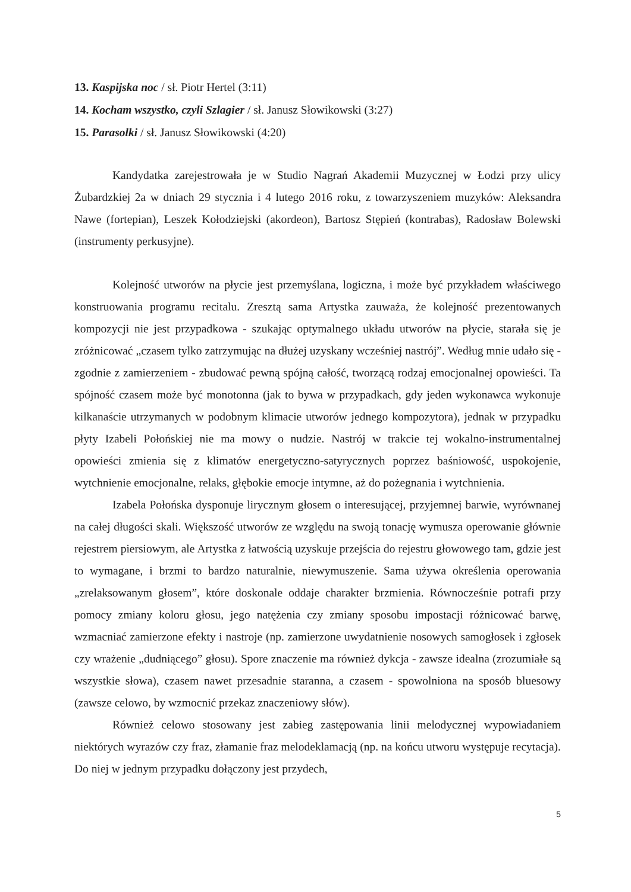13. Kaspijska noc / sł. Piotr Hertel (3:11)
14. Kocham wszystko, czyli Szlagier / sł. Janusz Słowikowski (3:27)
15. Parasolki / sł. Janusz Słowikowski (4:20)
Kandydatka zarejestrowała je w Studio Nagrań Akademii Muzycznej w Łodzi przy ulicy Żubardzkiej 2a w dniach 29 stycznia i 4 lutego 2016 roku, z towarzyszeniem muzyków: Aleksandra Nawe (fortepian), Leszek Kołodziejski (akordeon), Bartosz Stępień (kontrabas), Radosław Bolewski (instrumenty perkusyjne).
Kolejność utworów na płycie jest przemyślana, logiczna, i może być przykładem właściwego konstruowania programu recitalu. Zresztą sama Artystka zauważa, że kolejność prezentowanych kompozycji nie jest przypadkowa - szukając optymalnego układu utworów na płycie, starała się je zróżnicować „czasem tylko zatrzymując na dłużej uzyskany wcześniej nastrój”. Według mnie udało się - zgodnie z zamierzeniem - zbudować pewną spójną całość, tworzącą rodzaj emocjonalnej opowieści. Ta spójność czasem może być monotonna (jak to bywa w przypadkach, gdy jeden wykonawca wykonuje kilkanaście utrzymanych w podobnym klimacie utworów jednego kompozytora), jednak w przypadku płyty Izabeli Połońskiej nie ma mowy o nudzie. Nastrój w trakcie tej wokalno-instrumentalnej opowieści zmienia się z klimatów energetyczno-satyrycznych poprzez baśniowość, uspokojenie, wytchnienie emocjonalne, relaks, głębokie emocje intymne, aż do pożegnania i wytchnienia.
Izabela Połońska dysponuje lirycznym głosem o interesującej, przyjemnej barwie, wyrównanej na całej długości skali. Większość utworów ze względu na swoją tonację wymusza operowanie głównie rejestrem piersiowym, ale Artystka z łatwością uzyskuje przejścia do rejestru głowowego tam, gdzie jest to wymagane, i brzmi to bardzo naturalnie, niewymuszenie. Sama używa określenia operowania „zrelaksowanym głosem”, które doskonale oddaje charakter brzmienia. Równocześnie potrafi przy pomocy zmiany koloru głosu, jego natężenia czy zmiany sposobu impostacji różnicować barwę, wzmacniać zamierzone efekty i nastroje (np. zamierzone uwydatnienie nosowych samogłosek i zgłosek czy wrażenie „dudniącego” głosu). Spore znaczenie ma również dykcja - zawsze idealna (zrozumiałe są wszystkie słowa), czasem nawet przesadnie staranna, a czasem - spowolniona na sposób bluesowy (zawsze celowo, by wzmocnić przekaz znaczeniowy słów).
Również celowo stosowany jest zabieg zastępowania linii melodycznej wypowiadaniem niektórych wyrazów czy fraz, złamanie fraz melodeklamacją (np. na końcu utworu występuje recytacja). Do niej w jednym przypadku dołączony jest przydech,
5